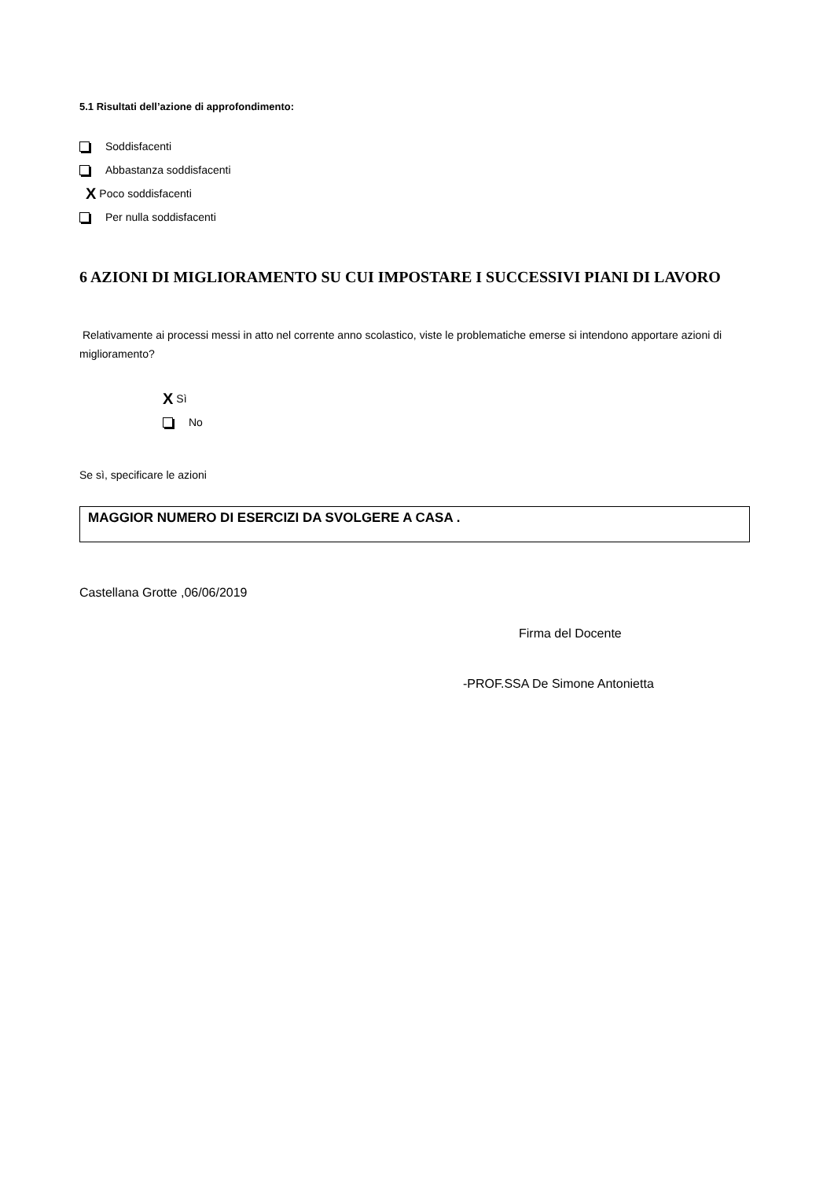5.1 Risultati dell’azione di approfondimento:
Soddisfacenti
Abbastanza soddisfacenti
X Poco soddisfacenti
Per nulla soddisfacenti
6 AZIONI DI MIGLIORAMENTO SU CUI IMPOSTARE I SUCCESSIVI PIANI DI LAVORO
Relativamente ai processi messi in atto nel corrente anno scolastico, viste le problematiche emerse si intendono apportare azioni di miglioramento?
X Sì
No
Se sì, specificare le azioni
MAGGIOR NUMERO DI ESERCIZI DA SVOLGERE A CASA .
Castellana Grotte ,06/06/2019
Firma del Docente
-PROF.SSA De Simone Antonietta